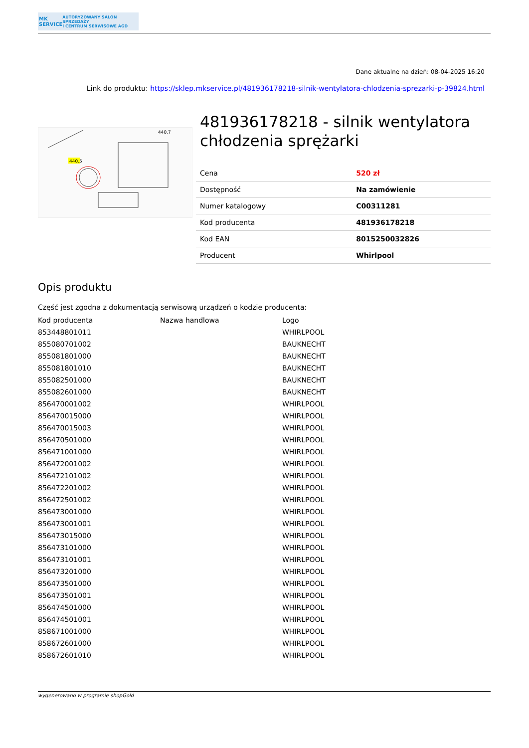MK SERVICE
AUTORYZOWANY SALON SPRZEDAŻY
I CENTRUM SERWISOWE AGD
Dane aktualne na dzień: 08-04-2025 16:20
Link do produktu: https://sklep.mkservice.pl/481936178218-silnik-wentylatora-chlodzenia-sprezarki-p-39824.html
440.5
440.7
481936178218 - silnik wentylatora chłodzenia sprężarki
| Cena | 520 zł |
| Dostępność | Na zamówienie |
| Numer katalogowy | C00311281 |
| Kod producenta | 481936178218 |
| Kod EAN | 8015250032826 |
| Producent | Whirlpool |
Opis produktu
Część jest zgodna z dokumentacją serwisową urządzeń o kodzie producenta:
| Kod producenta | Nazwa handlowa | Logo |
| --- | --- | --- |
| 853448801011 | | WHIRLPOOL |
| 855080701002 | | BAUKNECHT |
| 855081801000 | | BAUKNECHT |
| 855081801010 | | BAUKNECHT |
| 855082501000 | | BAUKNECHT |
| 855082601000 | | BAUKNECHT |
| 856470001002 | | WHIRLPOOL |
| 856470015000 | | WHIRLPOOL |
| 856470015003 | | WHIRLPOOL |
| 856470501000 | | WHIRLPOOL |
| 856471001000 | | WHIRLPOOL |
| 856472001002 | | WHIRLPOOL |
| 856472101002 | | WHIRLPOOL |
| 856472201002 | | WHIRLPOOL |
| 856472501002 | | WHIRLPOOL |
| 856473001000 | | WHIRLPOOL |
| 856473001001 | | WHIRLPOOL |
| 856473015000 | | WHIRLPOOL |
| 856473101000 | | WHIRLPOOL |
| 856473101001 | | WHIRLPOOL |
| 856473201000 | | WHIRLPOOL |
| 856473501000 | | WHIRLPOOL |
| 856473501001 | | WHIRLPOOL |
| 856474501000 | | WHIRLPOOL |
| 856474501001 | | WHIRLPOOL |
| 858671001000 | | WHIRLPOOL |
| 858672601000 | | WHIRLPOOL |
| 858672601010 | | WHIRLPOOL |
wygenerowano w programie shopGold